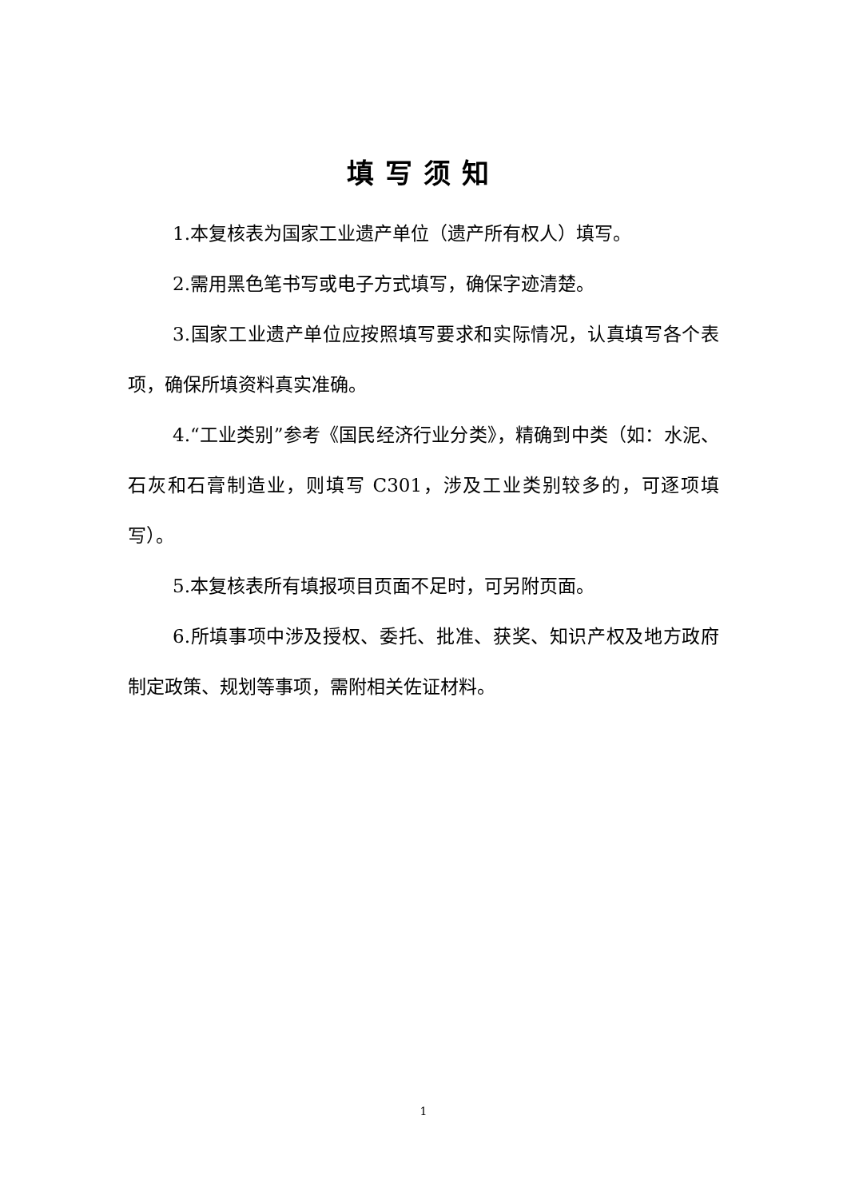填写须知
1.本复核表为国家工业遗产单位（遗产所有权人）填写。
2.需用黑色笔书写或电子方式填写，确保字迹清楚。
3.国家工业遗产单位应按照填写要求和实际情况，认真填写各个表项，确保所填资料真实准确。
4.“工业类别”参考《国民经济行业分类》，精确到中类（如：水泥、石灰和石膏制造业，则填写 C301，涉及工业类别较多的，可逐项填写）。
5.本复核表所有填报项目页面不足时，可另附页面。
6.所填事项中涉及授权、委托、批准、获奖、知识产权及地方政府制定政策、规划等事项，需附相关佐证材料。
1